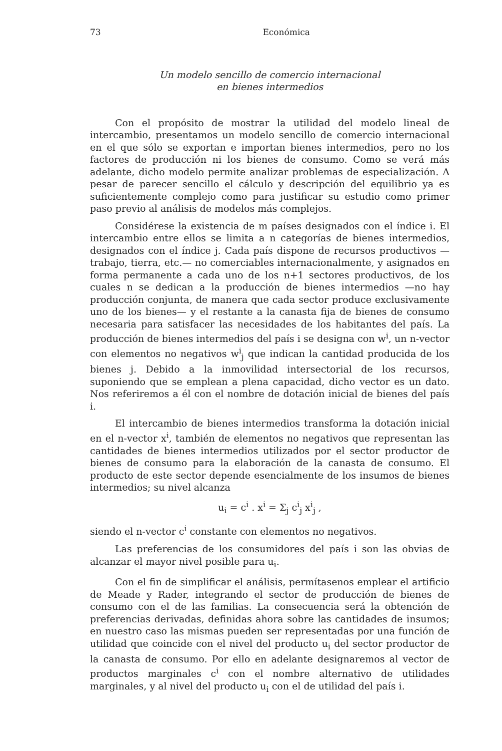73 Económica
Un modelo sencillo de comercio internacional
en bienes intermedios
Con el propósito de mostrar la utilidad del modelo lineal de intercambio, presentamos un modelo sencillo de comercio internacional en el que sólo se exportan e importan bienes intermedios, pero no los factores de producción ni los bienes de consumo. Como se verá más adelante, dicho modelo permite analizar problemas de especialización. A pesar de parecer sencillo el cálculo y descripción del equilibrio ya es suficientemente complejo como para justificar su estudio como primer paso previo al análisis de modelos más complejos.
Considérese la existencia de m países designados con el índice i. El intercambio entre ellos se limita a n categorías de bienes intermedios, designados con el índice j. Cada país dispone de recursos productivos —trabajo, tierra, etc.— no comerciables internacionalmente, y asignados en forma permanente a cada uno de los n+1 sectores productivos, de los cuales n se dedican a la producción de bienes intermedios —no hay producción conjunta, de manera que cada sector produce exclusivamente uno de los bienes— y el restante a la canasta fija de bienes de consumo necesaria para satisfacer las necesidades de los habitantes del país. La producción de bienes intermedios del país i se designa con w<sup>i</sup>, un n-vector con elementos no negativos w<sup>i</sup><sub>j</sub> que indican la cantidad producida de los bienes j. Debido a la inmovilidad intersectorial de los recursos, suponiendo que se emplean a plena capacidad, dicho vector es un dato. Nos referiremos a él con el nombre de dotación inicial de bienes del país i.
El intercambio de bienes intermedios transforma la dotación inicial en el n-vector x<sup>i</sup>, también de elementos no negativos que representan las cantidades de bienes intermedios utilizados por el sector productor de bienes de consumo para la elaboración de la canasta de consumo. El producto de este sector depende esencialmente de los insumos de bienes intermedios; su nivel alcanza
u<sub>i</sub> = c<sup>i</sup> . x<sup>i</sup> = Σ<sub>j</sub> c<sup>i</sup><sub>j</sub> x<sup>i</sup><sub>j</sub> ,
siendo el n-vector c<sup>i</sup> constante con elementos no negativos.
Las preferencias de los consumidores del país i son las obvias de alcanzar el mayor nivel posible para u<sub>i</sub>.
Con el fin de simplificar el análisis, permítasenos emplear el artificio de Meade y Rader, integrando el sector de producción de bienes de consumo con el de las familias. La consecuencia será la obtención de preferencias derivadas, definidas ahora sobre las cantidades de insumos; en nuestro caso las mismas pueden ser representadas por una función de utilidad que coincide con el nivel del producto u<sub>i</sub> del sector productor de la canasta de consumo. Por ello en adelante designaremos al vector de productos marginales c<sup>i</sup> con el nombre alternativo de utilidades marginales, y al nivel del producto u<sub>i</sub> con el de utilidad del país i.